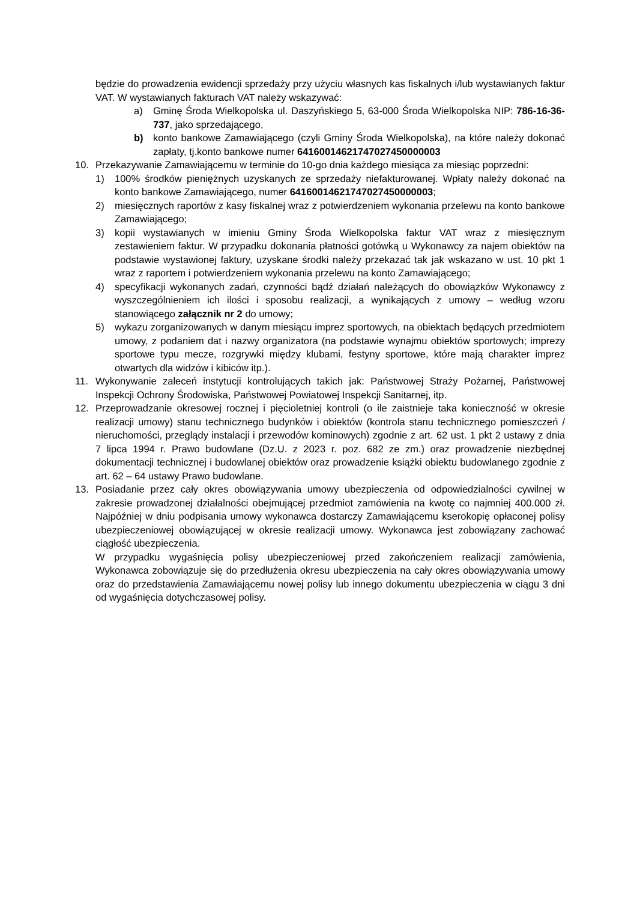będzie do prowadzenia ewidencji sprzedaży przy użyciu własnych kas fiskalnych i/lub wystawianych faktur VAT. W wystawianych fakturach VAT należy wskazywać:
a) Gminę Środa Wielkopolska ul. Daszyńskiego 5, 63-000 Środa Wielkopolska NIP: 786-16-36- 737, jako sprzedającego,
b) konto bankowe Zamawiającego (czyli Gminy Środa Wielkopolska), na które należy dokonać zapłaty, tj.konto bankowe numer 64160014621747027450000003
10. Przekazywanie Zamawiającemu w terminie do 10-go dnia każdego miesiąca za miesiąc poprzedni:
1) 100% środków pieniężnych uzyskanych ze sprzedaży niefakturowanej. Wpłaty należy dokonać na konto bankowe Zamawiającego, numer 64160014621747027450000003;
2) miesięcznych raportów z kasy fiskalnej wraz z potwierdzeniem wykonania przelewu na konto bankowe Zamawiającego;
3) kopii wystawianych w imieniu Gminy Środa Wielkopolska faktur VAT wraz z miesięcznym zestawieniem faktur. W przypadku dokonania płatności gotówką u Wykonawcy za najem obiektów na podstawie wystawionej faktury, uzyskane środki należy przekazać tak jak wskazano w ust. 10 pkt 1 wraz z raportem i potwierdzeniem wykonania przelewu na konto Zamawiającego;
4) specyfikacji wykonanych zadań, czynności bądź działań należących do obowiązków Wykonawcy z wyszczególnieniem ich ilości i sposobu realizacji, a wynikających z umowy – według wzoru stanowiącego załącznik nr 2 do umowy;
5) wykazu zorganizowanych w danym miesiącu imprez sportowych, na obiektach będących przedmiotem umowy, z podaniem dat i nazwy organizatora (na podstawie wynajmu obiektów sportowych; imprezy sportowe typu mecze, rozgrywki między klubami, festyny sportowe, które mają charakter imprez otwartych dla widzów i kibiców itp.).
11. Wykonywanie zaleceń instytucji kontrolujących takich jak: Państwowej Straży Pożarnej, Państwowej Inspekcji Ochrony Środowiska, Państwowej Powiatowej Inspekcji Sanitarnej, itp.
12. Przeprowadzanie okresowej rocznej i pięcioletniej kontroli (o ile zaistnieje taka konieczność w okresie realizacji umowy) stanu technicznego budynków i obiektów (kontrola stanu technicznego pomieszczeń / nieruchomości, przeglądy instalacji i przewodów kominowych) zgodnie z art. 62 ust. 1 pkt 2 ustawy z dnia 7 lipca 1994 r. Prawo budowlane (Dz.U. z 2023 r. poz. 682 ze zm.) oraz prowadzenie niezbędnej dokumentacji technicznej i budowlanej obiektów oraz prowadzenie książki obiektu budowlanego zgodnie z art. 62 – 64 ustawy Prawo budowlane.
13. Posiadanie przez cały okres obowiązywania umowy ubezpieczenia od odpowiedzialności cywilnej w zakresie prowadzonej działalności obejmującej przedmiot zamówienia na kwotę co najmniej 400.000 zł. Najpóźniej w dniu podpisania umowy wykonawca dostarczy Zamawiającemu kserokopię opłaconej polisy ubezpieczeniowej obowiązującej w okresie realizacji umowy. Wykonawca jest zobowiązany zachować ciągłość ubezpieczenia.
W przypadku wygaśnięcia polisy ubezpieczeniowej przed zakończeniem realizacji zamówienia, Wykonawca zobowiązuje się do przedłużenia okresu ubezpieczenia na cały okres obowiązywania umowy oraz do przedstawienia Zamawiającemu nowej polisy lub innego dokumentu ubezpieczenia w ciągu 3 dni od wygaśnięcia dotychczasowej polisy.